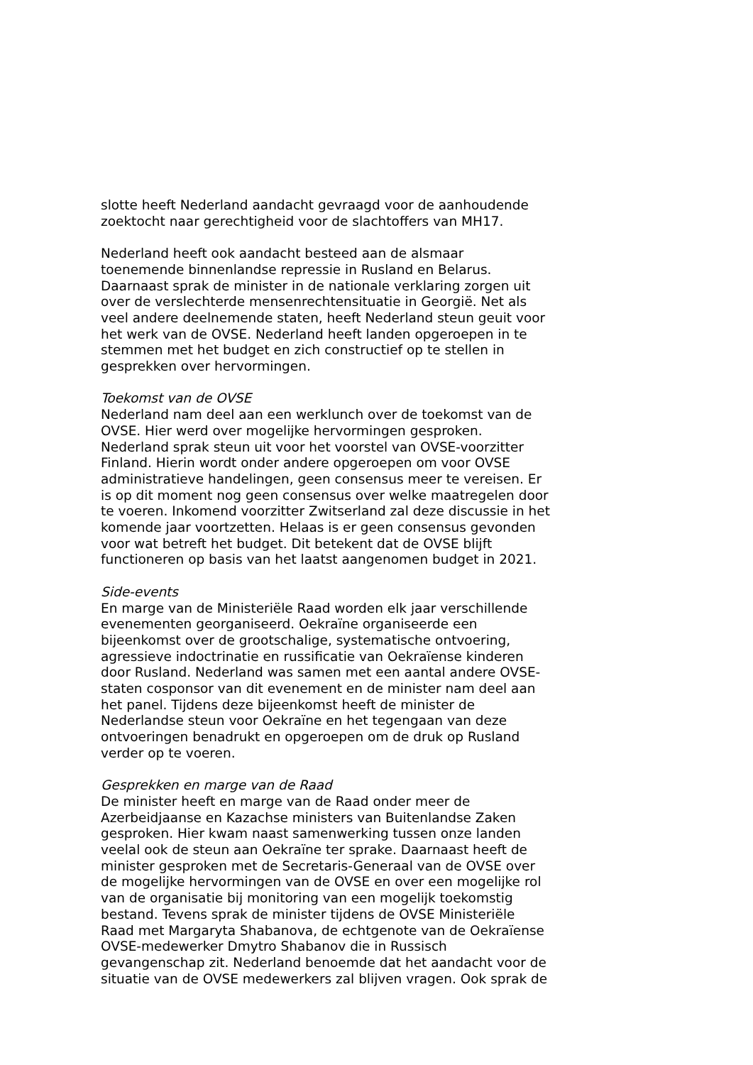slotte heeft Nederland aandacht gevraagd voor de aanhoudende
zoektocht naar gerechtigheid voor de slachtoffers van MH17.
Nederland heeft ook aandacht besteed aan de alsmaar
toenemende binnenlandse repressie in Rusland en Belarus.
Daarnaast sprak de minister in de nationale verklaring zorgen uit
over de verslechterde mensenrechtensituatie in Georgië. Net als
veel andere deelnemende staten, heeft Nederland steun geuit voor
het werk van de OVSE. Nederland heeft landen opgeroepen in te
stemmen met het budget en zich constructief op te stellen in
gesprekken over hervormingen.
Toekomst van de OVSE
Nederland nam deel aan een werklunch over de toekomst van de
OVSE. Hier werd over mogelijke hervormingen gesproken.
Nederland sprak steun uit voor het voorstel van OVSE-voorzitter
Finland. Hierin wordt onder andere opgeroepen om voor OVSE
administratieve handelingen, geen consensus meer te vereisen. Er
is op dit moment nog geen consensus over welke maatregelen door
te voeren. Inkomend voorzitter Zwitserland zal deze discussie in het
komende jaar voortzetten. Helaas is er geen consensus gevonden
voor wat betreft het budget. Dit betekent dat de OVSE blijft
functioneren op basis van het laatst aangenomen budget in 2021.
Side-events
En marge van de Ministeriële Raad worden elk jaar verschillende
evenementen georganiseerd. Oekraïne organiseerde een
bijeenkomst over de grootschalige, systematische ontvoering,
agressieve indoctrinatie en russificatie van Oekraïense kinderen
door Rusland. Nederland was samen met een aantal andere OVSE-
staten cosponsor van dit evenement en de minister nam deel aan
het panel. Tijdens deze bijeenkomst heeft de minister de
Nederlandse steun voor Oekraïne en het tegengaan van deze
ontvoeringen benadrukt en opgeroepen om de druk op Rusland
verder op te voeren.
Gesprekken en marge van de Raad
De minister heeft en marge van de Raad onder meer de
Azerbeidjaanse en Kazachse ministers van Buitenlandse Zaken
gesproken. Hier kwam naast samenwerking tussen onze landen
veelal ook de steun aan Oekraïne ter sprake. Daarnaast heeft de
minister gesproken met de Secretaris-Generaal van de OVSE over
de mogelijke hervormingen van de OVSE en over een mogelijke rol
van de organisatie bij monitoring van een mogelijk toekomstig
bestand. Tevens sprak de minister tijdens de OVSE Ministeriële
Raad met Margaryta Shabanova, de echtgenote van de Oekraïense
OVSE-medewerker Dmytro Shabanov die in Russisch
gevangenschap zit. Nederland benoemde dat het aandacht voor de
situatie van de OVSE medewerkers zal blijven vragen. Ook sprak de